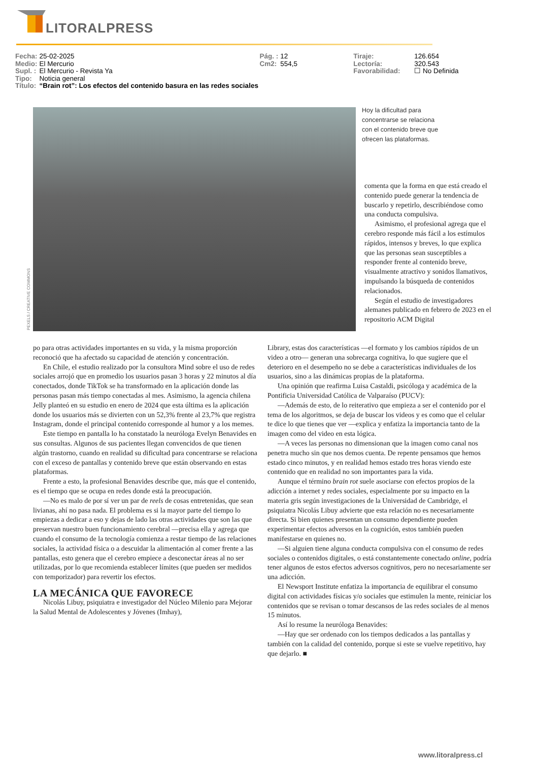LITORALPRESS
| Fecha: | 25-02-2025 | Pág. : | 12 | Tiraje: | 126.654 |
| Medio: | El Mercurio | Cm2: | 554,5 | Lectoría: | 320.543 |
| Supl. : | El Mercurio - Revista Ya | | | Favorabilidad: | ☐ No Definida |
| Tipo: | Noticia general | | | | |
| Título: | “Brain rot”: Los efectos del contenido basura en las redes sociales | | | | |
PEXELS / CREATIVE COMMONS
Hoy la dificultad para concentrarse se relaciona con el contenido breve que ofrecen las plataformas.
comenta que la forma en que está creado el contenido puede generar la tendencia de buscarlo y repetirlo, describiéndose como una conducta compulsiva.
Asimismo, el profesional agrega que el cerebro responde más fácil a los estímulos rápidos, intensos y breves, lo que explica que las personas sean susceptibles a responder frente al contenido breve, visualmente atractivo y sonidos llamativos, impulsando la búsqueda de contenidos relacionados.
Según el estudio de investigadores alemanes publicado en febrero de 2023 en el repositorio ACM Digital
po para otras actividades importantes en su vida, y la misma proporción reconoció que ha afectado su capacidad de atención y concentración.
En Chile, el estudio realizado por la consultora Mind sobre el uso de redes sociales arrojó que en promedio los usuarios pasan 3 horas y 22 minutos al día conectados, donde TikTok se ha transformado en la aplicación donde las personas pasan más tiempo conectadas al mes. Asimismo, la agencia chilena Jelly planteó en su estudio en enero de 2024 que esta última es la aplicación donde los usuarios más se divierten con un 52,3% frente al 23,7% que registra Instagram, donde el principal contenido corresponde al humor y a los memes.
Este tiempo en pantalla lo ha constatado la neuróloga Evelyn Benavides en sus consultas. Algunos de sus pacientes llegan convencidos de que tienen algún trastorno, cuando en realidad su dificultad para concentrarse se relaciona con el exceso de pantallas y contenido breve que están observando en estas plataformas.
Frente a esto, la profesional Benavides describe que, más que el contenido, es el tiempo que se ocupa en redes donde está la preocupación.
—No es malo de por sí ver un par de reels de cosas entretenidas, que sean livianas, ahí no pasa nada. El problema es si la mayor parte del tiempo lo empiezas a dedicar a eso y dejas de lado las otras actividades que son las que preservan nuestro buen funcionamiento cerebral —precisa ella y agrega que cuando el consumo de la tecnología comienza a restar tiempo de las relaciones sociales, la actividad física o a descuidar la alimentación al comer frente a las pantallas, esto genera que el cerebro empiece a desconectar áreas al no ser utilizadas, por lo que recomienda establecer límites (que pueden ser medidos con temporizador) para revertir los efectos.
LA MECÁNICA QUE FAVORECE
Nicolás Libuy, psiquiatra e investigador del Núcleo Milenio para Mejorar la Salud Mental de Adolescentes y Jóvenes (Imhay),
Library, estas dos características —el formato y los cambios rápidos de un video a otro— generan una sobrecarga cognitiva, lo que sugiere que el deterioro en el desempeño no se debe a características individuales de los usuarios, sino a las dinámicas propias de la plataforma.
Una opinión que reafirma Luisa Castaldi, psicóloga y académica de la Pontificia Universidad Católica de Valparaíso (PUCV):
—Además de esto, de lo reiterativo que empieza a ser el contenido por el tema de los algoritmos, se deja de buscar los videos y es como que el celular te dice lo que tienes que ver —explica y enfatiza la importancia tanto de la imagen como del video en esta lógica.
—A veces las personas no dimensionan que la imagen como canal nos penetra mucho sin que nos demos cuenta. De repente pensamos que hemos estado cinco minutos, y en realidad hemos estado tres horas viendo este contenido que en realidad no son importantes para la vida.
Aunque el término brain rot suele asociarse con efectos propios de la adicción a internet y redes sociales, especialmente por su impacto en la materia gris según investigaciones de la Universidad de Cambridge, el psiquiatra Nicolás Libuy advierte que esta relación no es necesariamente directa. Si bien quienes presentan un consumo dependiente pueden experimentar efectos adversos en la cognición, estos también pueden manifestarse en quienes no.
—Si alguien tiene alguna conducta compulsiva con el consumo de redes sociales o contenidos digitales, o está constantemente conectado online, podría tener algunos de estos efectos adversos cognitivos, pero no necesariamente ser una adicción.
El Newsport Institute enfatiza la importancia de equilibrar el consumo digital con actividades físicas y/o sociales que estimulen la mente, reiniciar los contenidos que se revisan o tomar descansos de las redes sociales de al menos 15 minutos.
Así lo resume la neuróloga Benavides:
—Hay que ser ordenado con los tiempos dedicados a las pantallas y también con la calidad del contenido, porque si este se vuelve repetitivo, hay que dejarlo. ■
www.litoralpress.cl